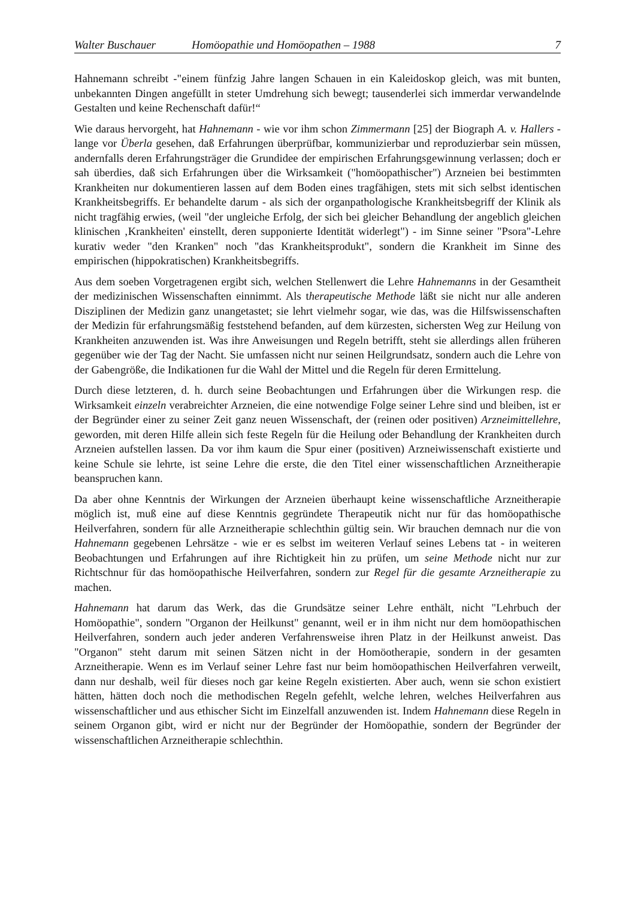Walter Buschauer Homöopathie und Homöopathen – 1988 7
Hahnemann schreibt -"einem fünfzig Jahre langen Schauen in ein Kaleidoskop gleich, was mit bunten, unbekannten Dingen angefüllt in steter Umdrehung sich bewegt; tausenderlei sich immerdar verwandelnde Gestalten und keine Rechenschaft dafür!“
Wie daraus hervorgeht, hat Hahnemann - wie vor ihm schon Zimmermann [25] der Biograph A. v. Hallers - lange vor Überla gesehen, daß Erfahrungen überprüfbar, kommunizierbar und reproduzierbar sein müssen, andernfalls deren Erfahrungsträger die Grundidee der empirischen Erfahrungsgewinnung verlassen; doch er sah überdies, daß sich Erfahrungen über die Wirksamkeit ("homöopathischer") Arzneien bei bestimmten Krankheiten nur dokumentieren lassen auf dem Boden eines tragfähigen, stets mit sich selbst identischen Krankheitsbegriffs. Er behandelte darum - als sich der organpathologische Krankheitsbegriff der Klinik als nicht tragfähig erwies, (weil "der ungleiche Erfolg, der sich bei gleicher Behandlung der angeblich gleichen klinischen ‚Krankheiten' einstellt, deren supponierte Identität widerlegt") - im Sinne seiner "Psora"-Lehre kurativ weder "den Kranken" noch "das Krankheitsprodukt", sondern die Krankheit im Sinne des empirischen (hippokratischen) Krankheitsbegriffs.
Aus dem soeben Vorgetragenen ergibt sich, welchen Stellenwert die Lehre Hahnemanns in der Gesamtheit der medizinischen Wissenschaften einnimmt. Als therapeutische Methode läßt sie nicht nur alle anderen Disziplinen der Medizin ganz unangetastet; sie lehrt vielmehr sogar, wie das, was die Hilfswissenschaften der Medizin für erfahrungsmäßig feststehend befanden, auf dem kürzesten, sichersten Weg zur Heilung von Krankheiten anzuwenden ist. Was ihre Anweisungen und Regeln betrifft, steht sie allerdings allen früheren gegenüber wie der Tag der Nacht. Sie umfassen nicht nur seinen Heilgrundsatz, sondern auch die Lehre von der Gabengröße, die Indikationen fur die Wahl der Mittel und die Regeln für deren Ermittelung.
Durch diese letzteren, d. h. durch seine Beobachtungen und Erfahrungen über die Wirkungen resp. die Wirksamkeit einzeln verabreichter Arzneien, die eine notwendige Folge seiner Lehre sind und bleiben, ist er der Begründer einer zu seiner Zeit ganz neuen Wissenschaft, der (reinen oder positiven) Arzneimittellehre, geworden, mit deren Hilfe allein sich feste Regeln für die Heilung oder Behandlung der Krankheiten durch Arzneien aufstellen lassen. Da vor ihm kaum die Spur einer (positiven) Arzneiwissenschaft existierte und keine Schule sie lehrte, ist seine Lehre die erste, die den Titel einer wissenschaftlichen Arzneitherapie beanspruchen kann.
Da aber ohne Kenntnis der Wirkungen der Arzneien überhaupt keine wissenschaftliche Arzneitherapie möglich ist, muß eine auf diese Kenntnis gegründete Therapeutik nicht nur für das homöopathische Heilverfahren, sondern für alle Arzneitherapie schlechthin gültig sein. Wir brauchen demnach nur die von Hahnemann gegebenen Lehrsätze - wie er es selbst im weiteren Verlauf seines Lebens tat - in weiteren Beobachtungen und Erfahrungen auf ihre Richtigkeit hin zu prüfen, um seine Methode nicht nur zur Richtschnur für das homöopathische Heilverfahren, sondern zur Regel für die gesamte Arzneitherapie zu machen.
Hahnemann hat darum das Werk, das die Grundsätze seiner Lehre enthält, nicht "Lehrbuch der Homöopathie", sondern "Organon der Heilkunst" genannt, weil er in ihm nicht nur dem homöopathischen Heilverfahren, sondern auch jeder anderen Verfahrensweise ihren Platz in der Heilkunst anweist. Das "Organon" steht darum mit seinen Sätzen nicht in der Homöotherapie, sondern in der gesamten Arzneitherapie. Wenn es im Verlauf seiner Lehre fast nur beim homöopathischen Heilverfahren verweilt, dann nur deshalb, weil für dieses noch gar keine Regeln existierten. Aber auch, wenn sie schon existiert hätten, hätten doch noch die methodischen Regeln gefehlt, welche lehren, welches Heilverfahren aus wissenschaftlicher und aus ethischer Sicht im Einzelfall anzuwenden ist. Indem Hahnemann diese Regeln in seinem Organon gibt, wird er nicht nur der Begründer der Homöopathie, sondern der Begründer der wissenschaftlichen Arzneitherapie schlechthin.